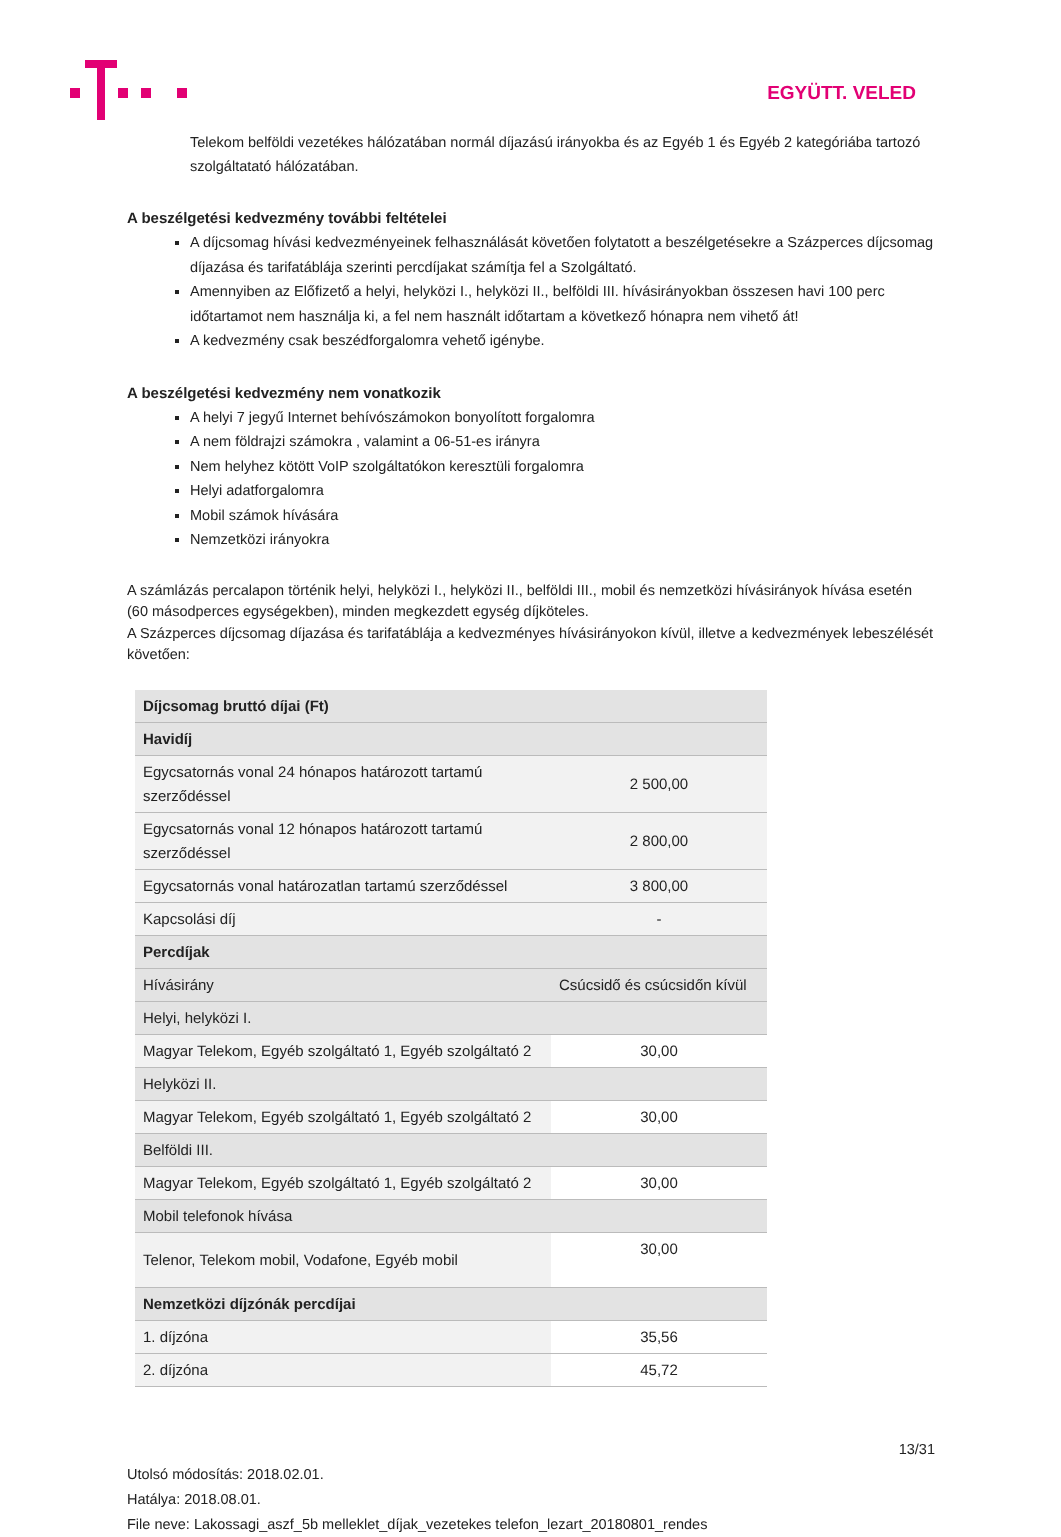EGYÜTT. VELED
Telekom belföldi vezetékes hálózatában normál díjazású irányokba és az Egyéb 1 és Egyéb 2 kategóriába tartozó szolgáltatató hálózatában.
A beszélgetési kedvezmény további feltételei
A díjcsomag hívási kedvezményeinek felhasználását követően folytatott a beszélgetésekre a Százperces díjcsomag díjazása és tarifatáblája szerinti percdíjakat számítja fel a Szolgáltató.
Amennyiben az Előfizető a helyi, helyközi I., helyközi II., belföldi III. hívásirányokban összesen havi 100 perc időtartamot nem használja ki, a fel nem használt időtartam a következő hónapra nem vihető át!
A kedvezmény csak beszédforgalomra vehető igénybe.
A beszélgetési kedvezmény nem vonatkozik
A helyi 7 jegyű Internet behívószámokon bonyolított forgalomra
A nem földrajzi számokra , valamint a 06-51-es irányra
Nem helyhez kötött VoIP szolgáltatókon keresztüli forgalomra
Helyi adatforgalomra
Mobil számok hívására
Nemzetközi irányokra
A számlázás percalapon történik helyi, helyközi I., helyközi II., belföldi III., mobil és nemzetközi hívásirányok hívása esetén (60 másodperces egységekben), minden megkezdett egység díjköteles.
A Százperces díjcsomag díjazása és tarifatáblája a kedvezményes hívásirányokon kívül, illetve a kedvezmények lebeszélését követően:
| Díjcsomag bruttó díjai (Ft) | |
| Havidíj | |
| Egycsatornás vonal 24 hónapos határozott tartamú szerződéssel | 2 500,00 |
| Egycsatornás vonal 12 hónapos határozott tartamú szerződéssel | 2 800,00 |
| Egycsatornás vonal határozatlan tartamú szerződéssel | 3 800,00 |
| Kapcsolási díj | - |
| Percdíjak | |
| Hívásirány | Csúcsidő és csúcsidőn kívül |
| Helyi, helyközi I. | |
| Magyar Telekom, Egyéb szolgáltató 1, Egyéb szolgáltató 2 | 30,00 |
| Helyközi II. | |
| Magyar Telekom, Egyéb szolgáltató 1, Egyéb szolgáltató 2 | 30,00 |
| Belföldi III. | |
| Magyar Telekom, Egyéb szolgáltató 1, Egyéb szolgáltató 2 | 30,00 |
| Mobil telefonok hívása | |
| Telenor, Telekom mobil, Vodafone, Egyéb mobil | 30,00 |
| Nemzetközi díjzónák percdíjai | |
| 1. díjzóna | 35,56 |
| 2. díjzóna | 45,72 |
13/31
Utolsó módosítás: 2018.02.01.
Hatálya: 2018.08.01.
File neve: Lakossagi_aszf_5b melleklet_díjak_vezetekes telefon_lezart_20180801_rendes